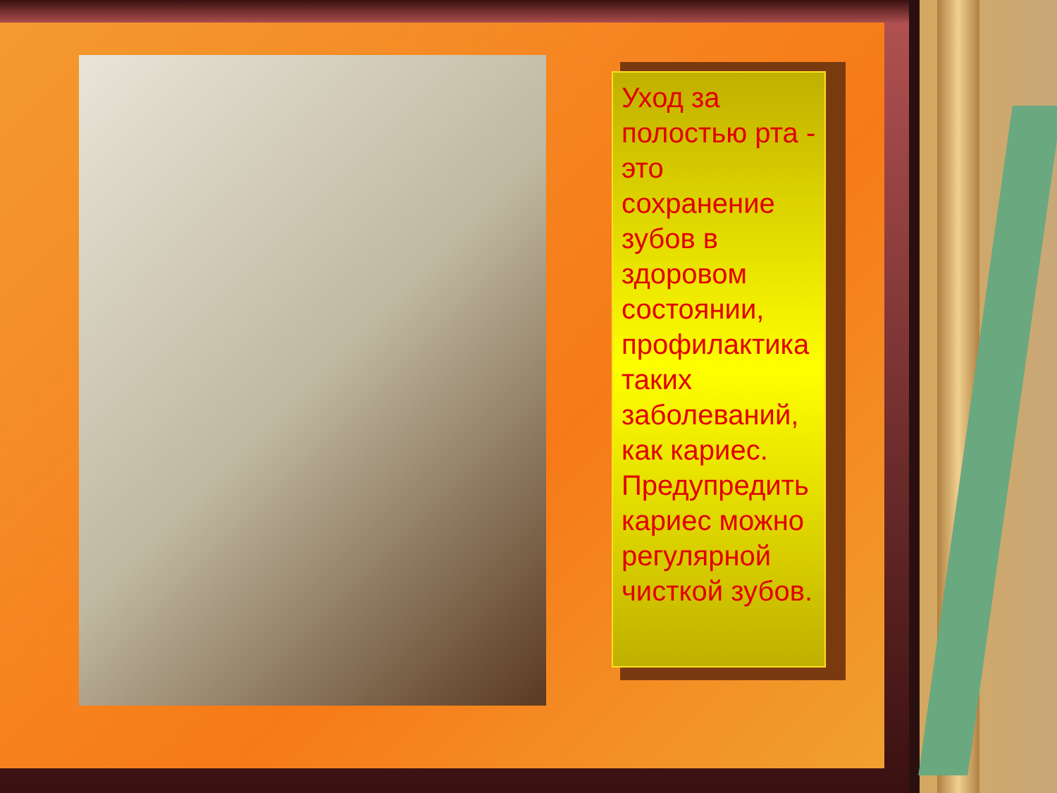Уход за полостью рта - это сохранение зубов в здоровом состоянии, профилактика таких заболеваний, как кариес. Предупредить кариес можно регулярной чисткой зубов.